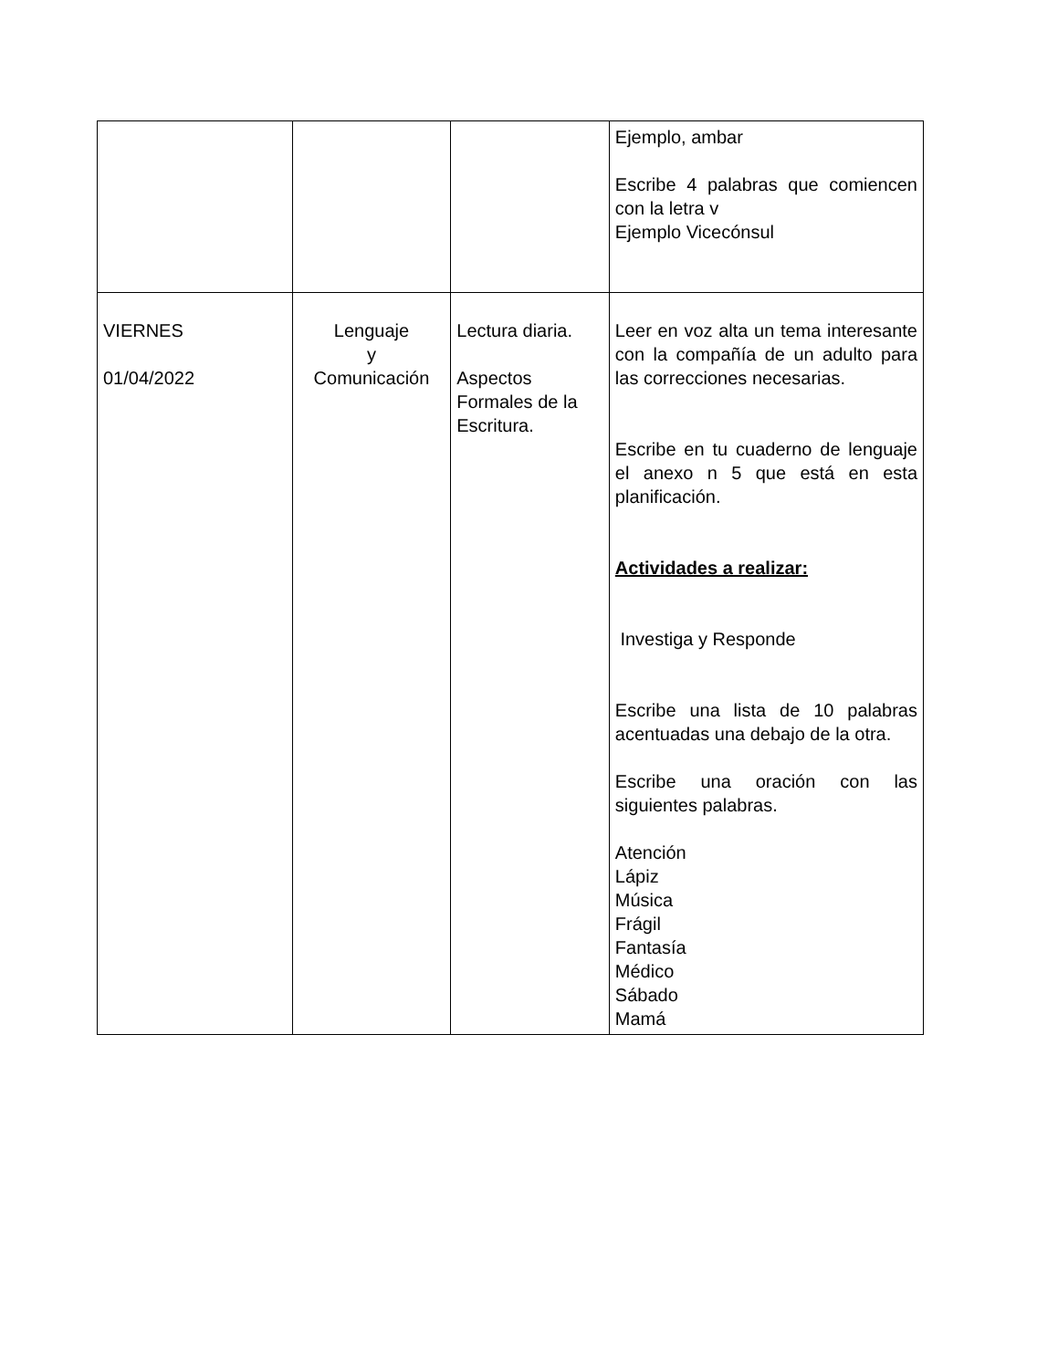| | | | Ejemplo, ambar Escribe 4 palabras que comiencen con la letra v Ejemplo Vicecónsul |
| VIERNES 01/04/2022 | Lenguaje y Comunicación | Lectura diaria. Aspectos Formales de la Escritura. | Leer en voz alta un tema interesante con la compañía de un adulto para las correcciones necesarias. Escribe en tu cuaderno de lenguaje el anexo n 5 que está en esta planificación. Actividades a realizar: Investiga y Responde Escribe una lista de 10 palabras acentuadas una debajo de la otra. Escribe una oración con las siguientes palabras. Atención Lápiz Música Frágil Fantasía Médico Sábado Mamá |